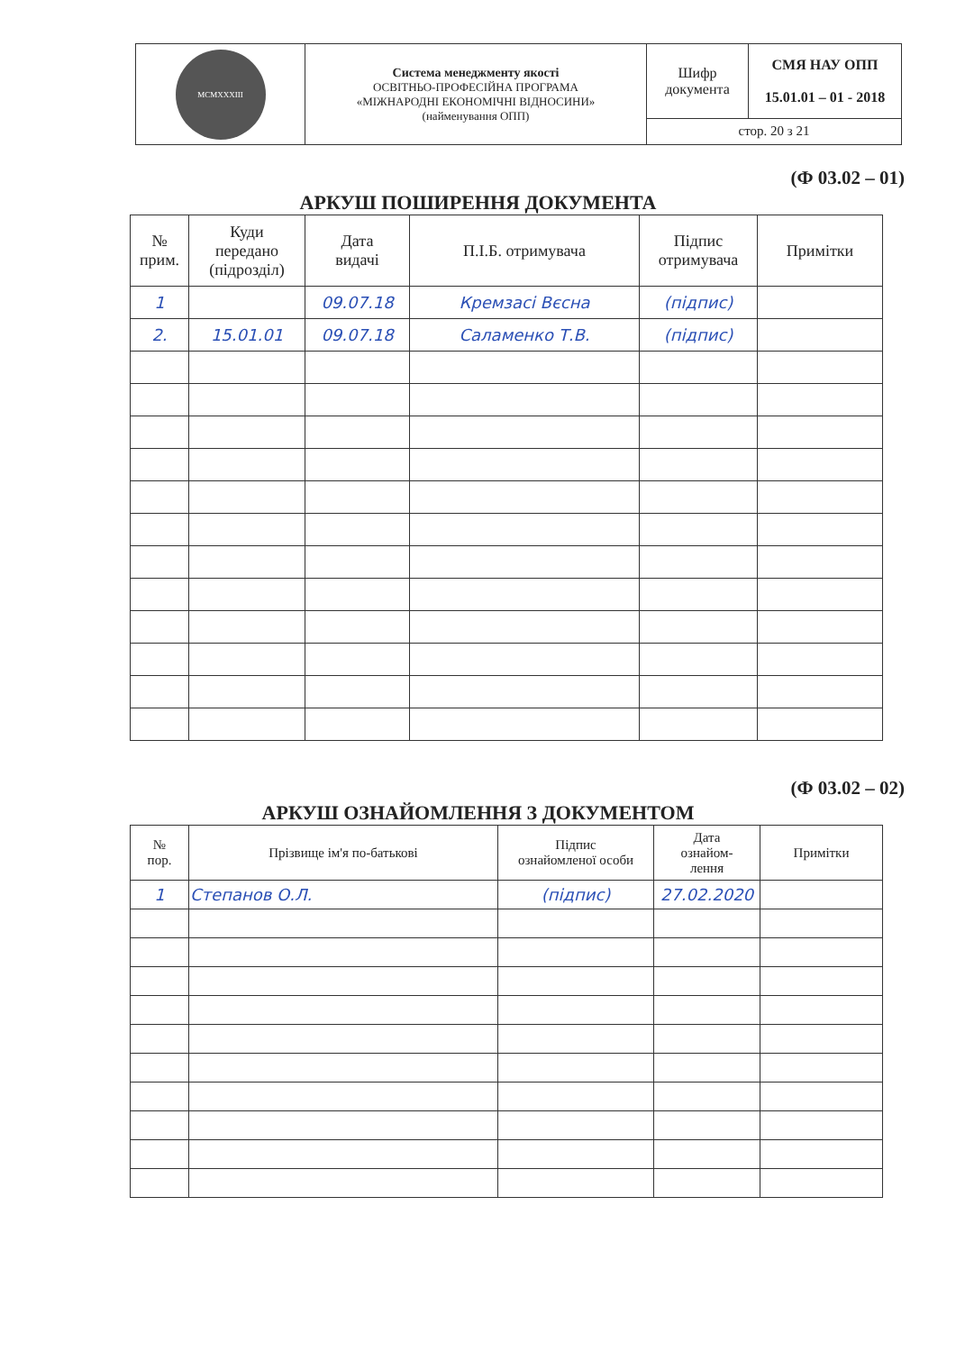| MCMXXXIII | Система менеджменту якості ОСВІТНЬО-ПРОФЕСІЙНА ПРОГРАМА «МІЖНАРОДНІ ЕКОНОМІЧНІ ВІДНОСИНИ» (найменування ОПП) | Шифр документа | СМЯ НАУ ОПП 15.01.01 – 01 - 2018 |
| | | стор. 20 з 21 | |
(Ф 03.02 – 01)
АРКУШ ПОШИРЕННЯ ДОКУМЕНТА
| № прим. | Куди передано (підрозділ) | Дата видачі | П.І.Б. отримувача | Підпис отримувача | Примітки |
| --- | --- | --- | --- | --- | --- |
| 1 | | 09.07.18 | Кремзасі Вєсна | (підпис) | |
| 2. | 15.01.01 | 09.07.18 | Саламенко Т.В. | (підпис) | |
(Ф 03.02 – 02)
АРКУШ ОЗНАЙОМЛЕННЯ З ДОКУМЕНТОМ
| № пор. | Прізвище ім'я по-батькові | Підпис ознайомленої особи | Дата ознайом- лення | Примітки |
| --- | --- | --- | --- | --- |
| 1 | Степанов О.Л. | (підпис) | 27.02.2020 | |